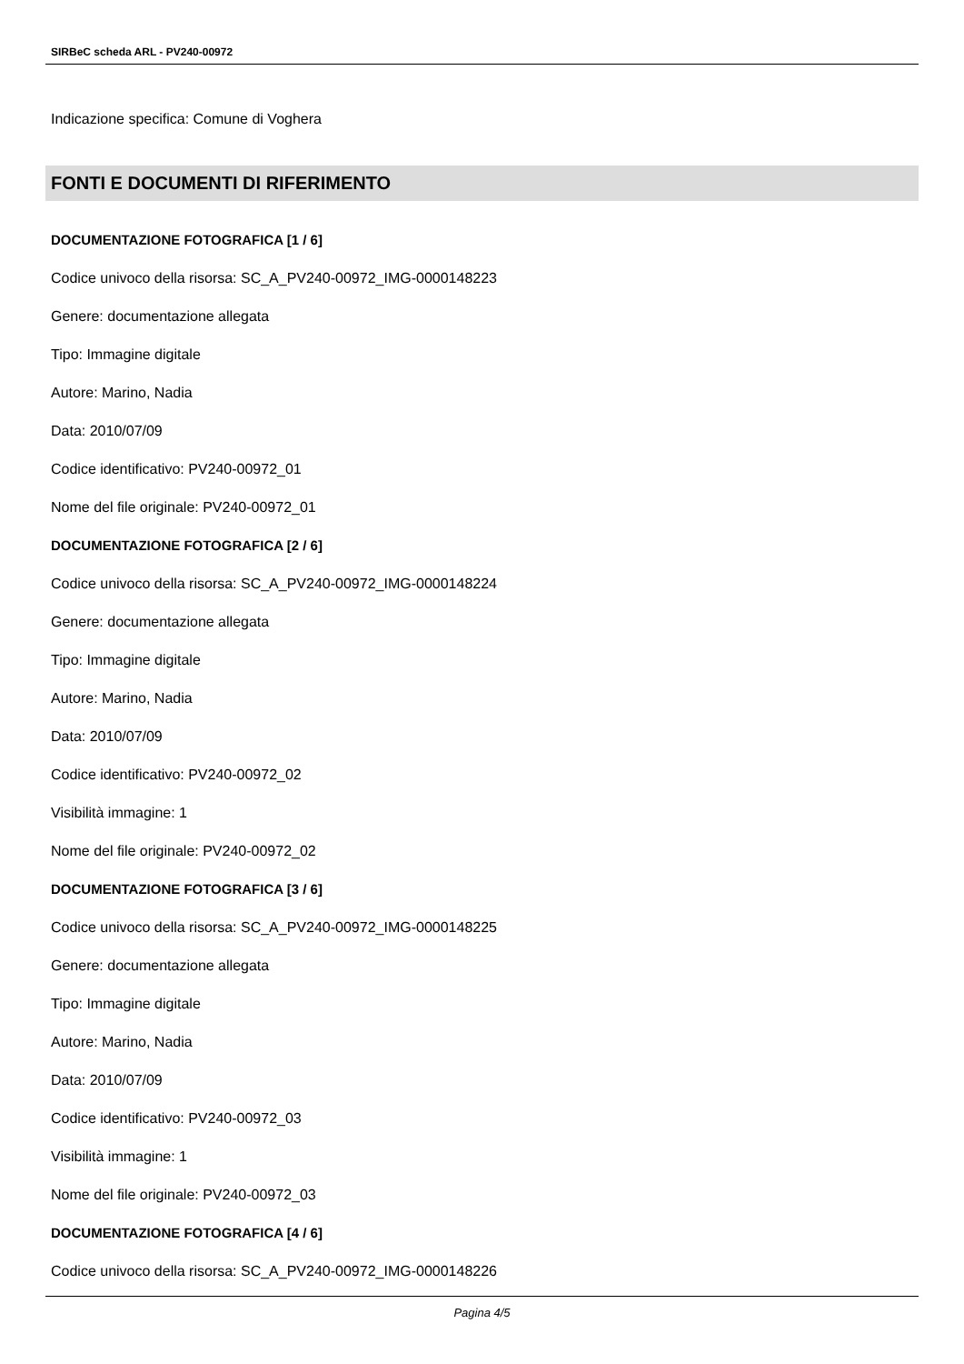SIRBeC scheda ARL - PV240-00972
Indicazione specifica: Comune di Voghera
FONTI E DOCUMENTI DI RIFERIMENTO
DOCUMENTAZIONE FOTOGRAFICA [1 / 6]
Codice univoco della risorsa: SC_A_PV240-00972_IMG-0000148223
Genere: documentazione allegata
Tipo: Immagine digitale
Autore: Marino, Nadia
Data: 2010/07/09
Codice identificativo: PV240-00972_01
Nome del file originale: PV240-00972_01
DOCUMENTAZIONE FOTOGRAFICA [2 / 6]
Codice univoco della risorsa: SC_A_PV240-00972_IMG-0000148224
Genere: documentazione allegata
Tipo: Immagine digitale
Autore: Marino, Nadia
Data: 2010/07/09
Codice identificativo: PV240-00972_02
Visibilità immagine: 1
Nome del file originale: PV240-00972_02
DOCUMENTAZIONE FOTOGRAFICA [3 / 6]
Codice univoco della risorsa: SC_A_PV240-00972_IMG-0000148225
Genere: documentazione allegata
Tipo: Immagine digitale
Autore: Marino, Nadia
Data: 2010/07/09
Codice identificativo: PV240-00972_03
Visibilità immagine: 1
Nome del file originale: PV240-00972_03
DOCUMENTAZIONE FOTOGRAFICA [4 / 6]
Codice univoco della risorsa: SC_A_PV240-00972_IMG-0000148226
Pagina 4/5